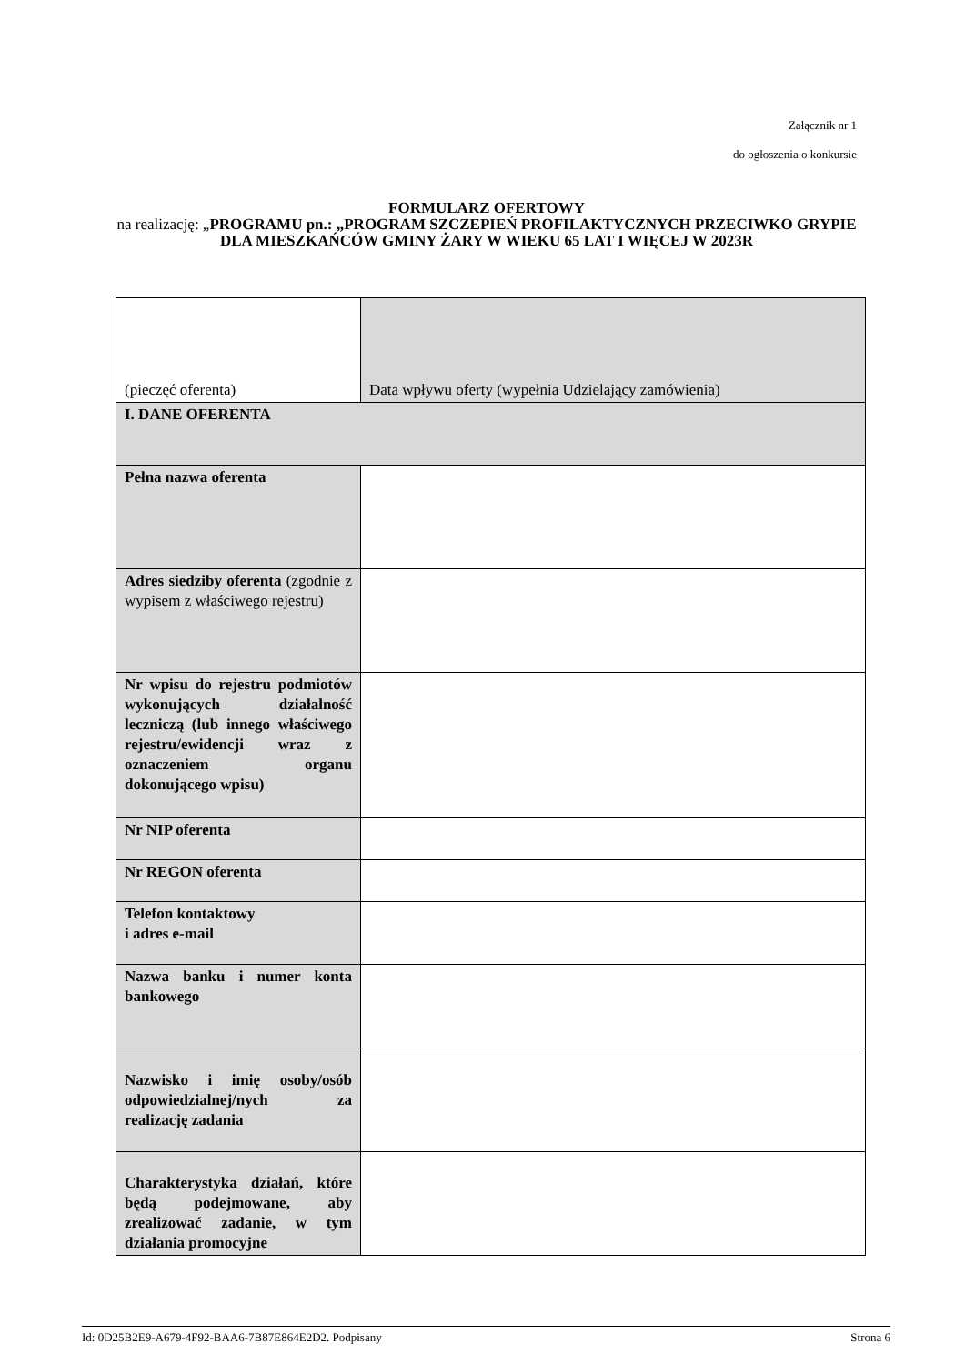Załącznik nr 1
do ogłoszenia o konkursie
FORMULARZ OFERTOWY
na realizację: „PROGRAMU pn.: „PROGRAM SZCZEPIEŃ PROFILAKTYCZNYCH PRZECIWKO GRYPIE DLA MIESZKAŃCÓW GMINY ŻARY W WIEKU 65 LAT I WIĘCEJ W 2023R
| (pieczęć oferenta) | Data wpływu oferty (wypełnia Udzielający zamówienia) |
| I. DANE OFERENTA | |
| Pełna nazwa oferenta | |
| Adres siedziby oferenta (zgodnie z wypisem z właściwego rejestru) | |
| Nr wpisu do rejestru podmiotów wykonujących działalność leczniczą (lub innego właściwego rejestru/ewidencji wraz z oznaczeniem organu dokonującego wpisu) | |
| Nr NIP oferenta | |
| Nr REGON oferenta | |
| Telefon kontaktowy i adres e-mail | |
| Nazwa banku i numer konta bankowego | |
| Nazwisko i imię osoby/osób odpowiedzialnej/nych za realizację zadania | |
| Charakterystyka działań, które będą podejmowane, aby zrealizować zadanie, w tym działania promocyjne | |
Id: 0D25B2E9-A679-4F92-BAA6-7B87E864E2D2. Podpisany Strona 6